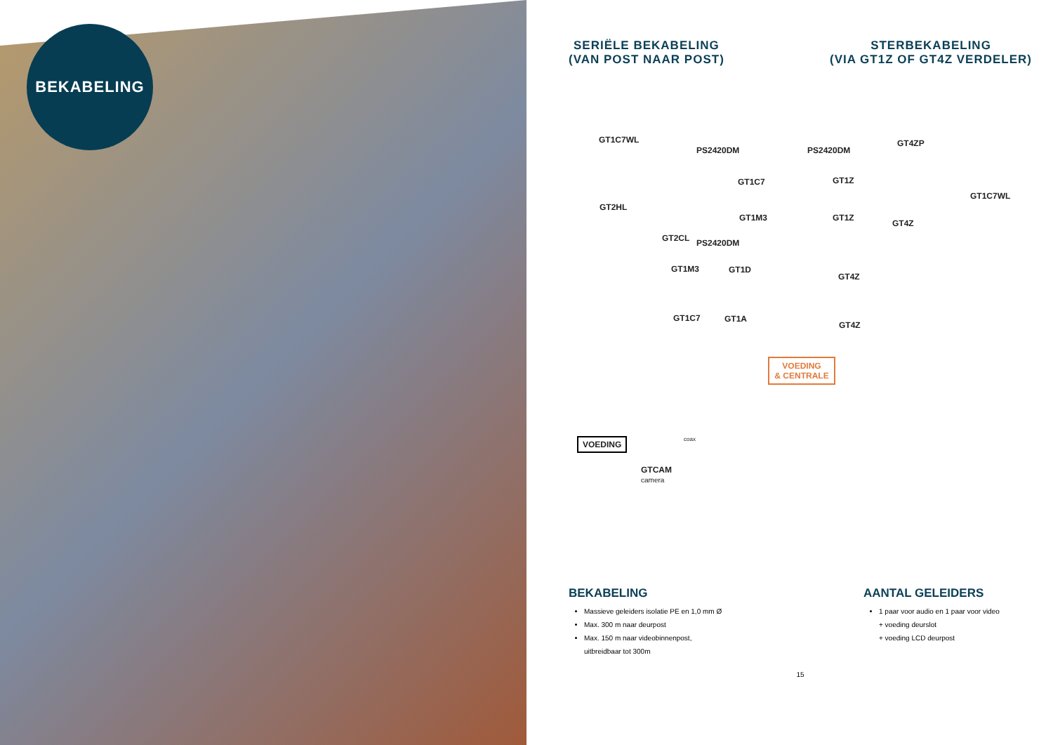BEKABELING
SERIËLE BEKABELING
(VAN POST NAAR POST)
STERBEKABELING
(VIA GT1Z OF GT4Z VERDELER)
GT1C7WL
PS2420DM PS2420DM
GT4ZP
GT1C7 GT1Z
GT1C7WL
GT2HL
GT1M3 GT1Z
GT4Z
GT2CL PS2420DM
GT1M3 GT1D
GT4Z
GT1C7 GT1A
GT4Z
VOEDING
& CENTRALE
VOEDING coax
GTCAM
camera
BEKABELING
Massieve geleiders isolatie PE en 1,0 mm Ø
Max. 300 m naar deurpost
Max. 150 m naar videobinnenpost,
uitbreidbaar tot 300m
AANTAL GELEIDERS
1 paar voor audio en 1 paar voor video
+ voeding deurslot
+ voeding LCD deurpost
15